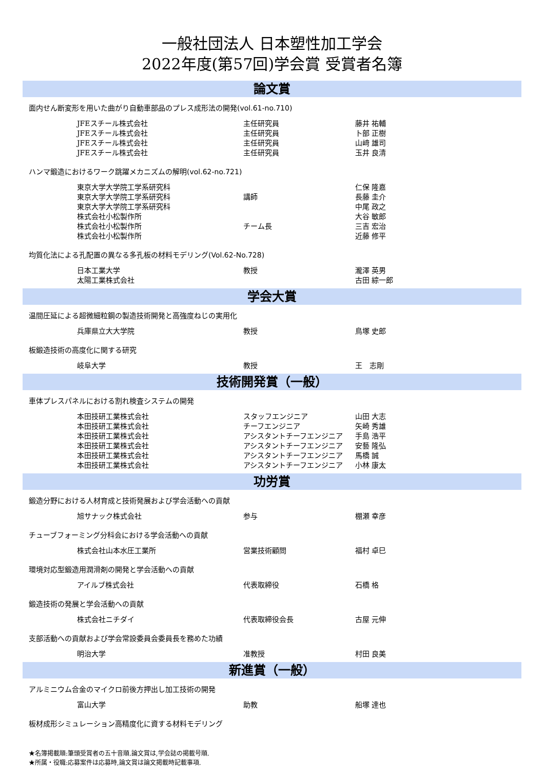一般社団法人 日本塑性加工学会
2022年度(第57回)学会賞 受賞者名簿
論文賞
面内せん断変形を用いた曲がり自動車部品のプレス成形法の開発(vol.61-no.710)
| JFEスチール株式会社 | 主任研究員 | 藤井 祐輔 |
| JFEスチール株式会社 | 主任研究員 | 卜部 正樹 |
| JFEスチール株式会社 | 主任研究員 | 山﨑 雄司 |
| JFEスチール株式会社 | 主任研究員 | 玉井 良清 |
ハンマ鍛造におけるワーク跳躍メカニズムの解明(vol.62-no.721)
| 東京大学大学院工学系研究科 | | 仁保 隆嘉 |
| 東京大学大学院工学系研究科 | 講師 | 長藤 圭介 |
| 東京大学大学院工学系研究科 | | 中尾 政之 |
| 株式会社小松製作所 | | 大谷 敏郎 |
| 株式会社小松製作所 | チーム長 | 三吉 宏治 |
| 株式会社小松製作所 | | 近藤 修平 |
均質化法による孔配置の異なる多孔板の材料モデリング(Vol.62-No.728)
| 日本工業大学 | 教授 | 瀧澤 英男 |
| 太陽工業株式会社 | | 古田 綜一郎 |
学会大賞
温間圧延による超微細粒鋼の製造技術開発と高強度ねじの実用化
| 兵庫県立大大学院 | 教授 | 鳥塚 史郎 |
板鍛造技術の高度化に関する研究
| 岐阜大学 | 教授 | 王 志剛 |
技術開発賞（一般）
車体プレスパネルにおける割れ検査システムの開発
| 本田技研工業株式会社 | スタッフエンジニア | 山田 大志 |
| 本田技研工業株式会社 | チーフエンジニア | 矢崎 秀雄 |
| 本田技研工業株式会社 | アシスタントチーフエンジニア | 手島 浩平 |
| 本田技研工業株式会社 | アシスタントチーフエンジニア | 安藝 隆弘 |
| 本田技研工業株式会社 | アシスタントチーフエンジニア | 馬橋 誠 |
| 本田技研工業株式会社 | アシスタントチーフエンジニア | 小林 康太 |
功労賞
鍛造分野における人材育成と技術発展および学会活動への貢献
| 旭サナック株式会社 | 参与 | 棚瀬 幸彦 |
チューブフォーミング分科会における学会活動への貢献
| 株式会社山本水圧工業所 | 営業技術顧問 | 福村 卓巳 |
環境対応型鍛造用潤滑剤の開発と学会活動への貢献
| アイルブ株式会社 | 代表取締役 | 石橋 格 |
鍛造技術の発展と学会活動への貢献
| 株式会社ニチダイ | 代表取締役会長 | 古屋 元伸 |
支部活動への貢献および学会常設委員会委員長を務めた功績
| 明治大学 | 准教授 | 村田 良美 |
新進賞（一般）
アルミニウム合金のマイクロ前後方押出し加工技術の開発
| 富山大学 | 助教 | 船塚 達也 |
板材成形シミュレーション高精度化に資する材料モデリング
★名簿掲載順:筆頭受賞者の五十音順.論文賞は,学会誌の掲載号順.
★所属・役職:応募案件は応募時,論文賞は論文掲載時記載事項.